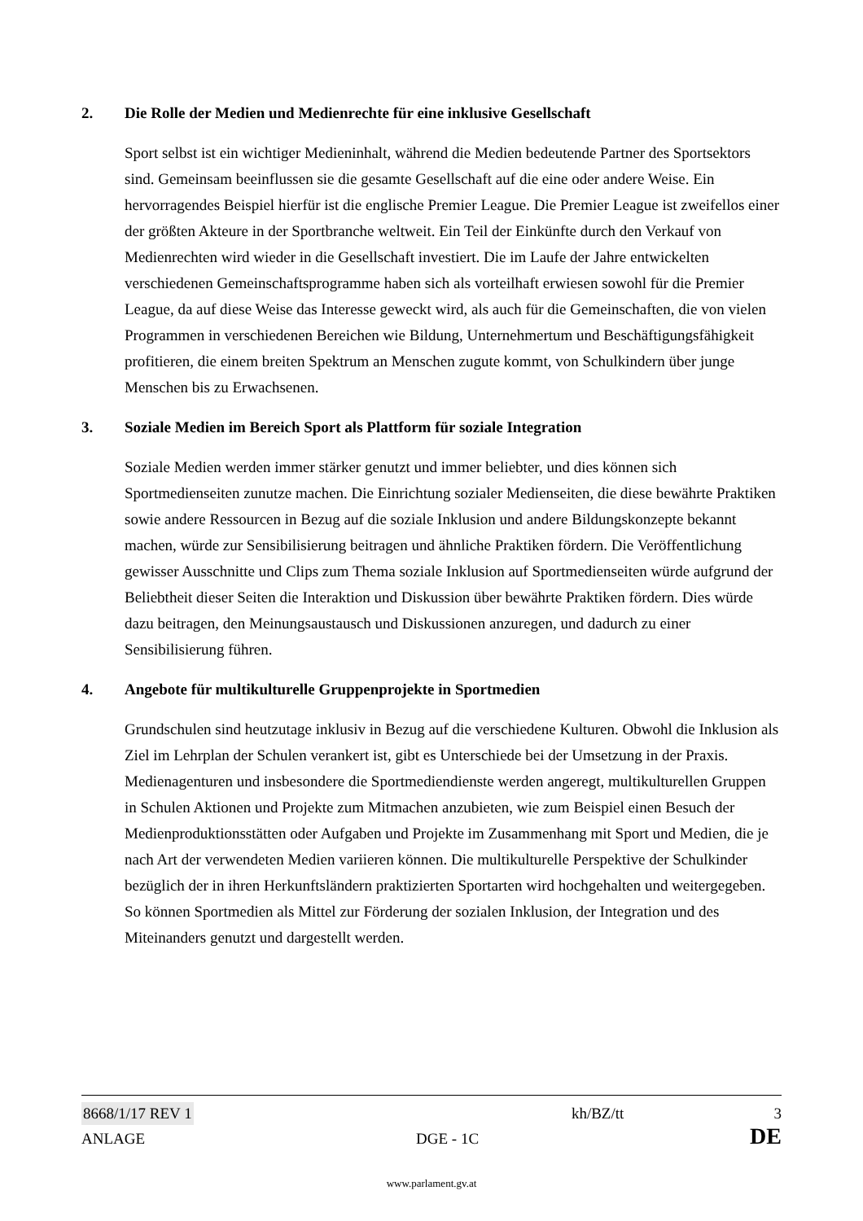2. Die Rolle der Medien und Medienrechte für eine inklusive Gesellschaft
Sport selbst ist ein wichtiger Medieninhalt, während die Medien bedeutende Partner des Sportsektors sind. Gemeinsam beeinflussen sie die gesamte Gesellschaft auf die eine oder andere Weise. Ein hervorragendes Beispiel hierfür ist die englische Premier League. Die Premier League ist zweifellos einer der größten Akteure in der Sportbranche weltweit. Ein Teil der Einkünfte durch den Verkauf von Medienrechten wird wieder in die Gesellschaft investiert. Die im Laufe der Jahre entwickelten verschiedenen Gemeinschaftsprogramme haben sich als vorteilhaft erwiesen sowohl für die Premier League, da auf diese Weise das Interesse geweckt wird, als auch für die Gemeinschaften, die von vielen Programmen in verschiedenen Bereichen wie Bildung, Unternehmertum und Beschäftigungsfähigkeit profitieren, die einem breiten Spektrum an Menschen zugute kommt, von Schulkindern über junge Menschen bis zu Erwachsenen.
3. Soziale Medien im Bereich Sport als Plattform für soziale Integration
Soziale Medien werden immer stärker genutzt und immer beliebter, und dies können sich Sportmedienseiten zunutze machen. Die Einrichtung sozialer Medienseiten, die diese bewährte Praktiken sowie andere Ressourcen in Bezug auf die soziale Inklusion und andere Bildungskonzepte bekannt machen, würde zur Sensibilisierung beitragen und ähnliche Praktiken fördern. Die Veröffentlichung gewisser Ausschnitte und Clips zum Thema soziale Inklusion auf Sportmedienseiten würde aufgrund der Beliebtheit dieser Seiten die Interaktion und Diskussion über bewährte Praktiken fördern. Dies würde dazu beitragen, den Meinungsaustausch und Diskussionen anzuregen, und dadurch zu einer Sensibilisierung führen.
4. Angebote für multikulturelle Gruppenprojekte in Sportmedien
Grundschulen sind heutzutage inklusiv in Bezug auf die verschiedene Kulturen. Obwohl die Inklusion als Ziel im Lehrplan der Schulen verankert ist, gibt es Unterschiede bei der Umsetzung in der Praxis. Medienagenturen und insbesondere die Sportmediendienste werden angeregt, multikulturellen Gruppen in Schulen Aktionen und Projekte zum Mitmachen anzubieten, wie zum Beispiel einen Besuch der Medienproduktionsstätten oder Aufgaben und Projekte im Zusammenhang mit Sport und Medien, die je nach Art der verwendeten Medien variieren können. Die multikulturelle Perspektive der Schulkinder bezüglich der in ihren Herkunftsländern praktizierten Sportarten wird hochgehalten und weitergegeben. So können Sportmedien als Mittel zur Förderung der sozialen Inklusion, der Integration und des Miteinanders genutzt und dargestellt werden.
8668/1/17 REV 1 kh/BZ/tt 3
ANLAGE DGE - 1C DE
www.parlament.gv.at